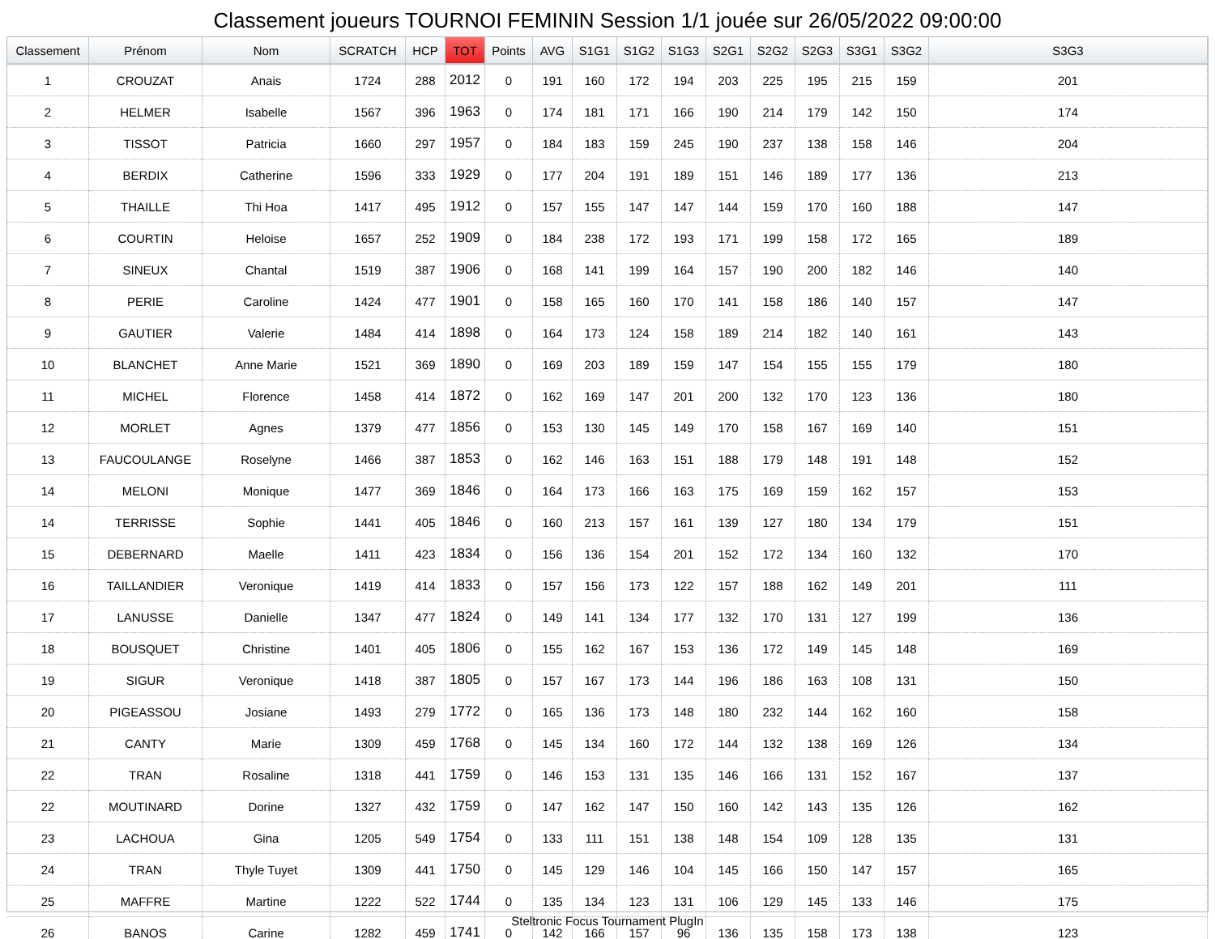Classement joueurs TOURNOI FEMININ Session 1/1 jouée sur 26/05/2022 09:00:00
| Classement | Prénom | Nom | SCRATCH | HCP | TOT | Points | AVG | S1G1 | S1G2 | S1G3 | S2G1 | S2G2 | S2G3 | S3G1 | S3G2 | S3G3 |
| --- | --- | --- | --- | --- | --- | --- | --- | --- | --- | --- | --- | --- | --- | --- | --- | --- |
| 1 | CROUZAT | Anais | 1724 | 288 | 2012 | 0 | 191 | 160 | 172 | 194 | 203 | 225 | 195 | 215 | 159 | 201 |
| 2 | HELMER | Isabelle | 1567 | 396 | 1963 | 0 | 174 | 181 | 171 | 166 | 190 | 214 | 179 | 142 | 150 | 174 |
| 3 | TISSOT | Patricia | 1660 | 297 | 1957 | 0 | 184 | 183 | 159 | 245 | 190 | 237 | 138 | 158 | 146 | 204 |
| 4 | BERDIX | Catherine | 1596 | 333 | 1929 | 0 | 177 | 204 | 191 | 189 | 151 | 146 | 189 | 177 | 136 | 213 |
| 5 | THAILLE | Thi Hoa | 1417 | 495 | 1912 | 0 | 157 | 155 | 147 | 147 | 144 | 159 | 170 | 160 | 188 | 147 |
| 6 | COURTIN | Heloise | 1657 | 252 | 1909 | 0 | 184 | 238 | 172 | 193 | 171 | 199 | 158 | 172 | 165 | 189 |
| 7 | SINEUX | Chantal | 1519 | 387 | 1906 | 0 | 168 | 141 | 199 | 164 | 157 | 190 | 200 | 182 | 146 | 140 |
| 8 | PERIE | Caroline | 1424 | 477 | 1901 | 0 | 158 | 165 | 160 | 170 | 141 | 158 | 186 | 140 | 157 | 147 |
| 9 | GAUTIER | Valerie | 1484 | 414 | 1898 | 0 | 164 | 173 | 124 | 158 | 189 | 214 | 182 | 140 | 161 | 143 |
| 10 | BLANCHET | Anne Marie | 1521 | 369 | 1890 | 0 | 169 | 203 | 189 | 159 | 147 | 154 | 155 | 155 | 179 | 180 |
| 11 | MICHEL | Florence | 1458 | 414 | 1872 | 0 | 162 | 169 | 147 | 201 | 200 | 132 | 170 | 123 | 136 | 180 |
| 12 | MORLET | Agnes | 1379 | 477 | 1856 | 0 | 153 | 130 | 145 | 149 | 170 | 158 | 167 | 169 | 140 | 151 |
| 13 | FAUCOULANGE | Roselyne | 1466 | 387 | 1853 | 0 | 162 | 146 | 163 | 151 | 188 | 179 | 148 | 191 | 148 | 152 |
| 14 | MELONI | Monique | 1477 | 369 | 1846 | 0 | 164 | 173 | 166 | 163 | 175 | 169 | 159 | 162 | 157 | 153 |
| 14 | TERRISSE | Sophie | 1441 | 405 | 1846 | 0 | 160 | 213 | 157 | 161 | 139 | 127 | 180 | 134 | 179 | 151 |
| 15 | DEBERNARD | Maelle | 1411 | 423 | 1834 | 0 | 156 | 136 | 154 | 201 | 152 | 172 | 134 | 160 | 132 | 170 |
| 16 | TAILLANDIER | Veronique | 1419 | 414 | 1833 | 0 | 157 | 156 | 173 | 122 | 157 | 188 | 162 | 149 | 201 | 111 |
| 17 | LANUSSE | Danielle | 1347 | 477 | 1824 | 0 | 149 | 141 | 134 | 177 | 132 | 170 | 131 | 127 | 199 | 136 |
| 18 | BOUSQUET | Christine | 1401 | 405 | 1806 | 0 | 155 | 162 | 167 | 153 | 136 | 172 | 149 | 145 | 148 | 169 |
| 19 | SIGUR | Veronique | 1418 | 387 | 1805 | 0 | 157 | 167 | 173 | 144 | 196 | 186 | 163 | 108 | 131 | 150 |
| 20 | PIGEASSOU | Josiane | 1493 | 279 | 1772 | 0 | 165 | 136 | 173 | 148 | 180 | 232 | 144 | 162 | 160 | 158 |
| 21 | CANTY | Marie | 1309 | 459 | 1768 | 0 | 145 | 134 | 160 | 172 | 144 | 132 | 138 | 169 | 126 | 134 |
| 22 | TRAN | Rosaline | 1318 | 441 | 1759 | 0 | 146 | 153 | 131 | 135 | 146 | 166 | 131 | 152 | 167 | 137 |
| 22 | MOUTINARD | Dorine | 1327 | 432 | 1759 | 0 | 147 | 162 | 147 | 150 | 160 | 142 | 143 | 135 | 126 | 162 |
| 23 | LACHOUA | Gina | 1205 | 549 | 1754 | 0 | 133 | 111 | 151 | 138 | 148 | 154 | 109 | 128 | 135 | 131 |
| 24 | TRAN | Thyle Tuyet | 1309 | 441 | 1750 | 0 | 145 | 129 | 146 | 104 | 145 | 166 | 150 | 147 | 157 | 165 |
| 25 | MAFFRE | Martine | 1222 | 522 | 1744 | 0 | 135 | 134 | 123 | 131 | 106 | 129 | 145 | 133 | 146 | 175 |
| 26 | BANOS | Carine | 1282 | 459 | 1741 | 0 | 142 | 166 | 157 | 96 | 136 | 135 | 158 | 173 | 138 | 123 |
Steltronic Focus Tournament PlugIn